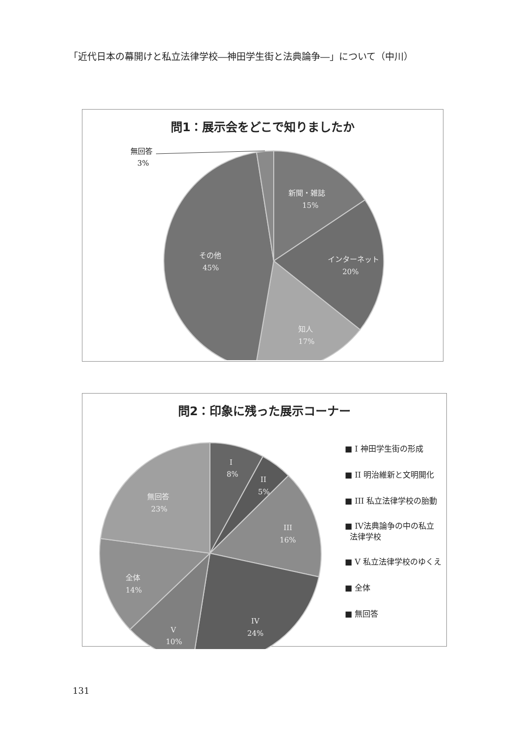「近代日本の幕開けと私立法律学校―神田学生街と法典論争―」について（中川）
問1：展示会をどこで知りましたか
無回答
3%
新聞・雑誌
15%
インターネット
20%
知人
17%
その他
45%
問2：印象に残った展示コーナー
I
8%
II
5%
III
16%
IV
24%
V
10%
全体
14%
無回答
23%
■ I 神田学生街の形成
■ II 明治維新と文明開化
■ III 私立法律学校の胎動
■ IV法典論争の中の私立
法律学校
■ V 私立法律学校のゆくえ
■ 全体
■ 無回答
131